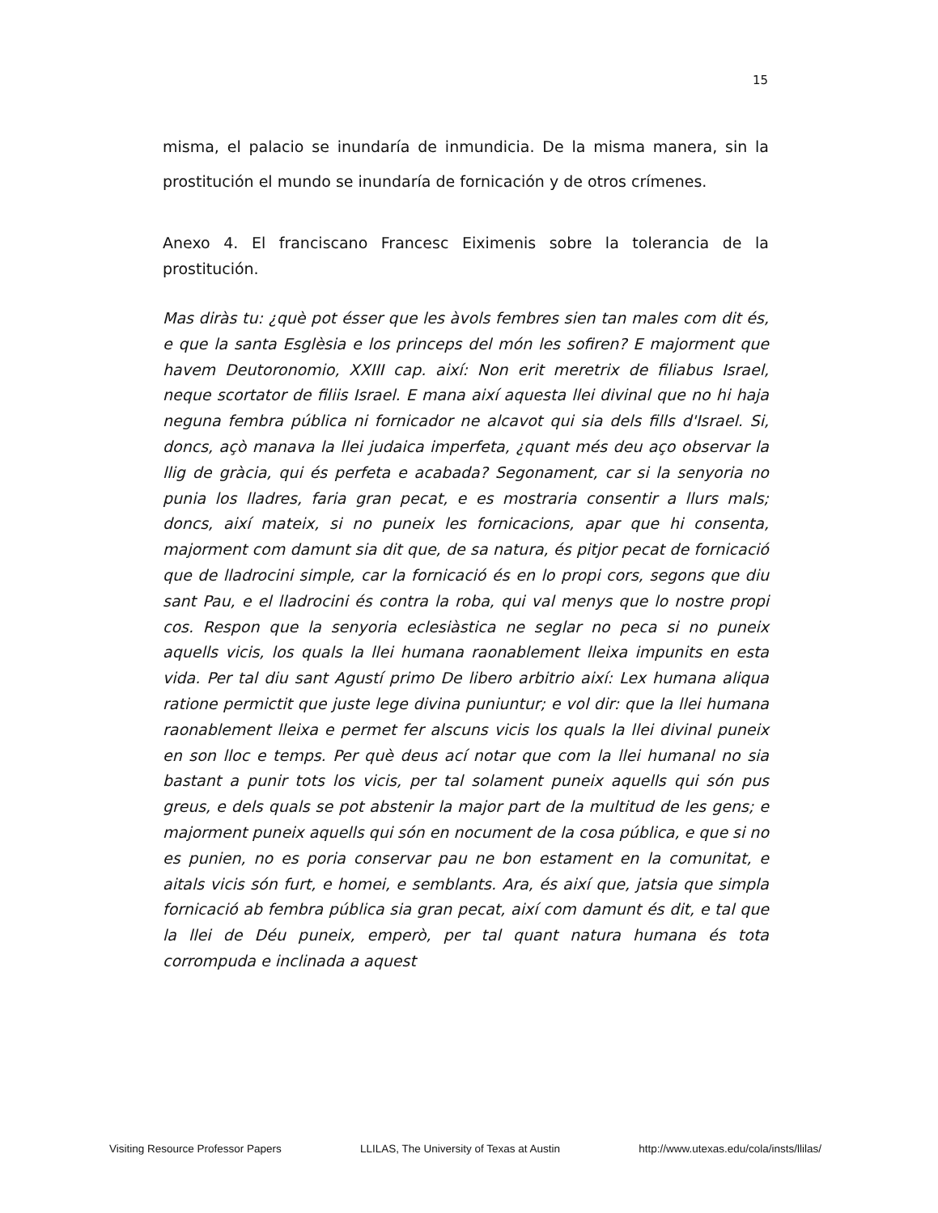15
misma, el palacio se inundaría de inmundicia. De la misma manera, sin la prostitución el mundo se inundaría de fornicación y de otros crímenes.
Anexo 4. El franciscano Francesc Eiximenis sobre la tolerancia de la prostitución.
Mas diràs tu: ¿què pot ésser que les àvols fembres sien tan males com dit és, e que la santa Esglèsia e los princeps del món les sofiren? E majorment que havem Deutoronomio, XXIII cap. així: Non erit meretrix de filiabus Israel, neque scortator de filiis Israel. E mana així aquesta llei divinal que no hi haja neguna fembra pública ni fornicador ne alcavot qui sia dels fills d'Israel. Si, doncs, açò manava la llei judaica imperfeta, ¿quant més deu aço observar la llig de gràcia, qui és perfeta e acabada? Segonament, car si la senyoria no punia los lladres, faria gran pecat, e es mostraria consentir a llurs mals; doncs, així mateix, si no puneix les fornicacions, apar que hi consenta, majorment com damunt sia dit que, de sa natura, és pitjor pecat de fornicació que de lladrocini simple, car la fornicació és en lo propi cors, segons que diu sant Pau, e el lladrocini és contra la roba, qui val menys que lo nostre propi cos. Respon que la senyoria eclesiàstica ne seglar no peca si no puneix aquells vicis, los quals la llei humana raonablement lleixa impunits en esta vida. Per tal diu sant Agustí primo De libero arbitrio així: Lex humana aliqua ratione permictit que juste lege divina puniuntur; e vol dir: que la llei humana raonablement lleixa e permet fer alscuns vicis los quals la llei divinal puneix en son lloc e temps. Per què deus ací notar que com la llei humanal no sia bastant a punir tots los vicis, per tal solament puneix aquells qui són pus greus, e dels quals se pot abstenir la major part de la multitud de les gens; e majorment puneix aquells qui són en nocument de la cosa pública, e que si no es punien, no es poria conservar pau ne bon estament en la comunitat, e aitals vicis són furt, e homei, e semblants. Ara, és així que, jatsia que simpla fornicació ab fembra pública sia gran pecat, així com damunt és dit, e tal que la llei de Déu puneix, emperò, per tal quant natura humana és tota corrompuda e inclinada a aquest
Visiting Resource Professor Papers LLILAS, The University of Texas at Austin http://www.utexas.edu/cola/insts/llilas/